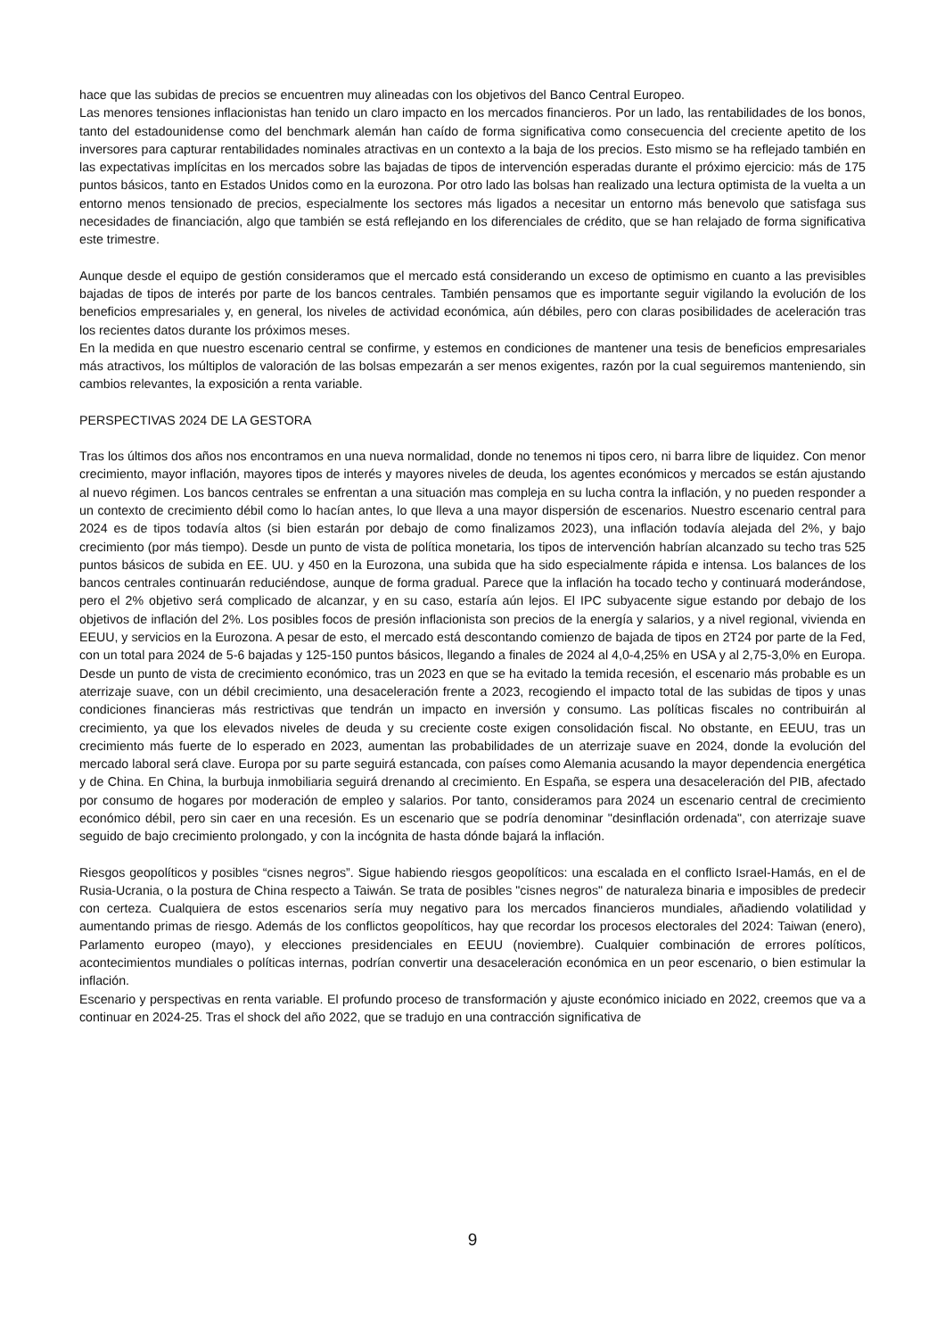hace que las subidas de precios se encuentren muy alineadas con los objetivos del Banco Central Europeo.
Las menores tensiones inflacionistas han tenido un claro impacto en los mercados financieros. Por un lado, las rentabilidades de los bonos, tanto del estadounidense como del benchmark alemán han caído de forma significativa como consecuencia del creciente apetito de los inversores para capturar rentabilidades nominales atractivas en un contexto a la baja de los precios. Esto mismo se ha reflejado también en las expectativas implícitas en los mercados sobre las bajadas de tipos de intervención esperadas durante el próximo ejercicio: más de 175 puntos básicos, tanto en Estados Unidos como en la eurozona. Por otro lado las bolsas han realizado una lectura optimista de la vuelta a un entorno menos tensionado de precios, especialmente los sectores más ligados a necesitar un entorno más benevolo que satisfaga sus necesidades de financiación, algo que también se está reflejando en los diferenciales de crédito, que se han relajado de forma significativa este trimestre.
Aunque desde el equipo de gestión consideramos que el mercado está considerando un exceso de optimismo en cuanto a las previsibles bajadas de tipos de interés por parte de los bancos centrales. También pensamos que es importante seguir vigilando la evolución de los beneficios empresariales y, en general, los niveles de actividad económica, aún débiles, pero con claras posibilidades de aceleración tras los recientes datos durante los próximos meses.
En la medida en que nuestro escenario central se confirme, y estemos en condiciones de mantener una tesis de beneficios empresariales más atractivos, los múltiplos de valoración de las bolsas empezarán a ser menos exigentes, razón por la cual seguiremos manteniendo, sin cambios relevantes, la exposición a renta variable.
PERSPECTIVAS 2024 DE LA GESTORA
Tras los últimos dos años nos encontramos en una nueva normalidad, donde no tenemos ni tipos cero, ni barra libre de liquidez. Con menor crecimiento, mayor inflación, mayores tipos de interés y mayores niveles de deuda, los agentes económicos y mercados se están ajustando al nuevo régimen. Los bancos centrales se enfrentan a una situación mas compleja en su lucha contra la inflación, y no pueden responder a un contexto de crecimiento débil como lo hacían antes, lo que lleva a una mayor dispersión de escenarios. Nuestro escenario central para 2024 es de tipos todavía altos (si bien estarán por debajo de como finalizamos 2023), una inflación todavía alejada del 2%, y bajo crecimiento (por más tiempo). Desde un punto de vista de política monetaria, los tipos de intervención habrían alcanzado su techo tras 525 puntos básicos de subida en EE. UU. y 450 en la Eurozona, una subida que ha sido especialmente rápida e intensa. Los balances de los bancos centrales continuarán reduciéndose, aunque de forma gradual. Parece que la inflación ha tocado techo y continuará moderándose, pero el 2% objetivo será complicado de alcanzar, y en su caso, estaría aún lejos. El IPC subyacente sigue estando por debajo de los objetivos de inflación del 2%. Los posibles focos de presión inflacionista son precios de la energía y salarios, y a nivel regional, vivienda en EEUU, y servicios en la Eurozona. A pesar de esto, el mercado está descontando comienzo de bajada de tipos en 2T24 por parte de la Fed, con un total para 2024 de 5-6 bajadas y 125-150 puntos básicos, llegando a finales de 2024 al 4,0-4,25% en USA y al 2,75-3,0% en Europa.
Desde un punto de vista de crecimiento económico, tras un 2023 en que se ha evitado la temida recesión, el escenario más probable es un aterrizaje suave, con un débil crecimiento, una desaceleración frente a 2023, recogiendo el impacto total de las subidas de tipos y unas condiciones financieras más restrictivas que tendrán un impacto en inversión y consumo. Las políticas fiscales no contribuirán al crecimiento, ya que los elevados niveles de deuda y su creciente coste exigen consolidación fiscal. No obstante, en EEUU, tras un crecimiento más fuerte de lo esperado en 2023, aumentan las probabilidades de un aterrizaje suave en 2024, donde la evolución del mercado laboral será clave. Europa por su parte seguirá estancada, con países como Alemania acusando la mayor dependencia energética y de China. En China, la burbuja inmobiliaria seguirá drenando al crecimiento. En España, se espera una desaceleración del PIB, afectado por consumo de hogares por moderación de empleo y salarios. Por tanto, consideramos para 2024 un escenario central de crecimiento económico débil, pero sin caer en una recesión. Es un escenario que se podría denominar "desinflación ordenada", con aterrizaje suave seguido de bajo crecimiento prolongado, y con la incógnita de hasta dónde bajará la inflación.
Riesgos geopolíticos y posibles “cisnes negros”. Sigue habiendo riesgos geopolíticos: una escalada en el conflicto Israel-Hamás, en el de Rusia-Ucrania, o la postura de China respecto a Taiwán. Se trata de posibles "cisnes negros" de naturaleza binaria e imposibles de predecir con certeza. Cualquiera de estos escenarios sería muy negativo para los mercados financieros mundiales, añadiendo volatilidad y aumentando primas de riesgo. Además de los conflictos geopolíticos, hay que recordar los procesos electorales del 2024: Taiwan (enero), Parlamento europeo (mayo), y elecciones presidenciales en EEUU (noviembre). Cualquier combinación de errores políticos, acontecimientos mundiales o políticas internas, podrían convertir una desaceleración económica en un peor escenario, o bien estimular la inflación.
Escenario y perspectivas en renta variable. El profundo proceso de transformación y ajuste económico iniciado en 2022, creemos que va a continuar en 2024-25. Tras el shock del año 2022, que se tradujo en una contracción significativa de
9